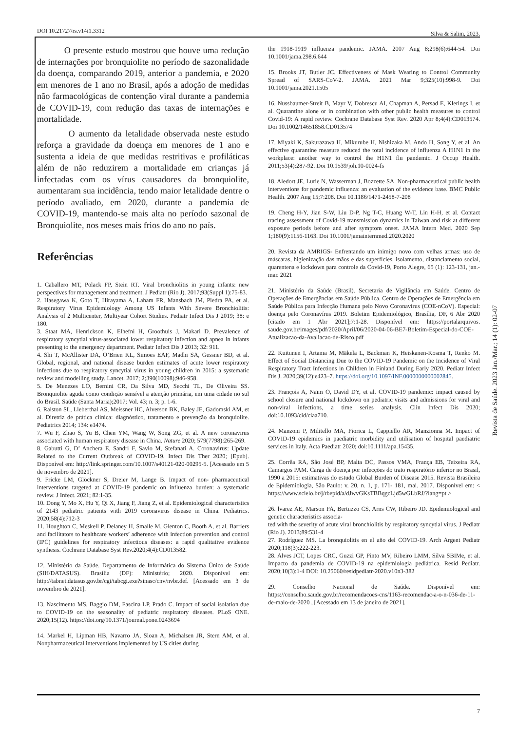DOI 10.21727/rs.v14i1.3312 Silva & Salim, 2023.
O presente estudo mostrou que houve uma redução de internações por bronquiolite no período de sazonalidade da doença, comparando 2019, anterior a pandemia, e 2020 em menores de 1 ano no Brasil, após a adoção de medidas não farmacológicas de contenção viral durante a pandemia de COVID-19, com redução das taxas de internações e mortalidade.
O aumento da letalidade observada neste estudo reforça a gravidade da doença em menores de 1 ano e sustenta a ideia de que medidas restritivas e profiláticas além de não reduzirem a mortalidade em crianças já infectadas com os vírus causadores da bronquiolite, aumentaram sua incidência, tendo maior letalidade dentre o período avaliado, em 2020, durante a pandemia de COVID-19, mantendo-se mais alta no período sazonal de Bronquiolite, nos meses mais frios do ano no país.
Referências
1. Caballero MT, Polack FP, Stein RT. Viral bronchiolitis in young infants: new perspectives for management and treatment. J Pediatr (Rio J). 2017;93(Suppl 1):75-83.
2. Hasegawa K, Goto T, Hirayama A, Laham FR, Mansbach JM, Piedra PA, et al. Respiratory Virus Epidemiology Among US Infants With Severe Bronchiolitis: Analysis of 2 Multicenter, Multiyear Cohort Studies. Pediatr Infect Dis J 2019; 38: e 180.
3. Staat MA, Henrickson K, Elhefni H, Groothuis J, Makari D. Prevalence of respiratory syncytial virus-associated lower respiratory infection and apnea in infants presenting to the emergency department. Pediatr Infect Dis J 2013; 32: 911.
4. Shi T, McAllister DA, O’Brien KL, Simoes EAF, Madhi SA, Gessner BD, et al. Global, regional, and national disease burden estimates of acute lower respiratory infections due to respiratory syncytial virus in young children in 2015: a systematic review and modelling study. Lancet. 2017; 2;390(10098);946-958.
5. De Menezes LO, Bernini CR, Da Silva MD, Secchi TL, De Oliveira SS. Bronquiolite aguda como condição sensível a atenção primária, em uma cidade no sul do Brasil. Saúde (Santa Maria);2017; Vol. 43; n. 3; p. 1-6.
6. Ralston SL, Lieberthal AS, Meissner HC, Alverson BK, Baley JE, Gadomski AM, et al. Diretriz de prática clínica: diagnóstico, tratamento e prevenção da bronquiolite. Pediatrics 2014; 134: e1474.
7. Wu F, Zhao S, Yu B, Chen YM, Wang W, Song ZG, et al. A new coronavirus associated with human respiratory disease in China. Nature 2020; 579(7798):265-269.
8. Gabutti G, D’ Anchera E, Sandri F, Savio M, Stefanati A. Coronavirus: Update Related to the Current Outbreak of COVID-19. Infect Dis Ther 2020; [Epub]. Disponível em: http://link.springer.com/10.1007/s40121-020-00295-5. [Acessado em 5 de novembro de 2021].
9. Fricke LM, Glöckner S, Dreier M, Lange B. Impact of non- pharmaceutical interventions targeted at COVID-19 pandemic on influenza burden: a systematic review. J Infect. 2021; 82:1-35.
10. Dong Y, Mo X, Hu Y, Qi X, Jiang F, Jiang Z, et al. Epidemiological characteristics of 2143 pediatric patients with 2019 coronavirus disease in China. Pediatrics. 2020;58(4):712-3
11. Houghton C, Meskell P, Delaney H, Smalle M, Glenton C, Booth A, et al. Barriers and facilitators to healthcare workers’ adherence with infection prevention and control (IPC) guidelines for respiratory infectious diseases: a rapid qualitative evidence synthesis. Cochrane Database Syst Rev.2020;4(4):CD013582.
12. Ministério da Saúde. Departamento de Informática do Sistema Único de Saúde (SIH/DATASUS). Brasília (DF): Ministério; 2020. Disponível em: http://tabnet.datasus.gov.br/cgi/tabcgi.exe?sinasc/cnv/nvbr.def. [Acessado em 3 de novembro de 2021].
13. Nascimento MS, Baggio DM, Fascina LP, Prado C. Impact of social isolation due to COVID-19 on the seasonality of pediatric respiratory diseases. PLoS ONE. 2020;15(12). https://doi.org/10.1371/journal.pone.0243694
14. Markel H, Lipman HB, Navarro JA, Sloan A, Michalsen JR, Stern AM, et al. Nonpharmaceutical interventions implemented by US cities during
the 1918-1919 influenza pandemic. JAMA. 2007 Aug 8;298(6):644-54. Doi 10.1001/jama.298.6.644
15. Brooks JT, Butler JC. Effectiveness of Mask Wearing to Control Community Spread of SARS-CoV-2. JAMA. 2021 Mar 9;325(10):998-9. Doi 10.1001/jama.2021.1505
16. Nussbaumer-Streit B, Mayr V, Dobrescu AI, Chapman A, Persad E, Klerings I, et al. Quarantine alone or in combination with other public health measures to control Covid-19: A rapid review. Cochrane Database Syst Rev. 2020 Apr 8;4(4):CD013574. Doi 10.1002/14651858.CD013574
17. Miyaki K, Sakurazawa H, Mikurube H, Nishizaka M, Ando H, Song Y, et al. An effective quarantine measure reduced the total incidence of influenza A H1N1 in the workplace: another way to control the H1N1 flu pandemic. J Occup Health. 2011;53(4):287-92. Doi 10.1539/joh.10-0024-fs
18. Aledort JE, Lurie N, Wasserman J, Bozzette SA. Non-pharmaceutical public health interventions for pandemic influenza: an evaluation of the evidence base. BMC Public Health. 2007 Aug 15;7:208. Doi 10.1186/1471-2458-7-208
19. Cheng H-Y, Jian S-W, Liu D-P, Ng T-C, Huang W-T, Lin H-H, et al. Contact tracing assessment of Covid-19 transmission dynamics in Taiwan and risk at different exposure periods before and after symptom onset. JAMA Intern Med. 2020 Sep 1;180(9):1156-1163. Doi 10.1001/jamainternmed.2020.2020
20. Revista da AMRIGS- Enfrentando um inimigo novo com velhas armas: uso de máscaras, higienização das mãos e das superfícies, isolamento, distanciamento social, quarentena e lockdown para controle da Covid-19, Porto Alegre, 65 (1): 123-131, jan.-mar. 2021
21. Ministério da Saúde (Brasil). Secretaria de Vigilância em Saúde. Centro de Operações de Emergências em Saúde Pública. Centro de Operações de Emergência em Saúde Pública para Infecção Humana pelo Novo Coronavírus (COE-nCoV). Especial: doença pelo Coronavírus 2019. Boletim Epidemiológico, Brasília, DF, 6 Abr 2020 [citado em 1 Abr 2021];7:1-28. Disponível em: https://portalarquivos. saude.gov.br/images/pdf/2020/April/06/2020-04-06-BE7-Boletim-Especial-do-COE-Atualizacao-da-Avaliacao-de-Risco.pdf
22. Kuitunen I, Artama M, Mäkelä L, Backman K, Heiskanen-Kosma T, Renko M. Effect of Social Distancing Due to the COVID-19 Pandemic on the Incidence of Viral Respiratory Tract Infections in Children in Finland During Early 2020. Pediatr Infect Dis J. 2020;39(12):e423–7. https://doi.org/10.1097/INF.0000000000002845.
23. François A, Naïm O, David DY, et al. COVID-19 pandemic: impact caused by school closure and national lockdown on pediatric visits and admissions for viral and non-viral infections, a time series analysis. Clin Infect Dis 2020; doi:10.1093/cid/ciaa710.
24. Manzoni P, Militello MA, Fiorica L, Cappiello AR, Manzionna M. Impact of COVID-19 epidemics in paediatric morbidity and utilisation of hospital paediatric services in Italy. Acta Paediatr 2020; doi:10.1111/apa.15435.
25. Corrêa RA, São José BP, Malta DC, Passos VMA, França EB, Teixeira RA, Camargos PAM. Carga de doença por infecções do trato respiratório inferior no Brasil, 1990 a 2015: estimativas do estudo Global Burden of Disease 2015. Revista Brasileira de Epidemiologia, São Paulo: v. 20, n. 1, p. 171- 181, mai. 2017. Disponível em: < https://www.scielo.br/j/rbepid/a/dJwvGKsTBBqgcLjd5wGLbRJ/?lang=pt >
26. lvarez AE, Marson FA, Bertuzzo CS, Arns CW, Ribeiro JD. Epidemiological and genetic characteristics associa-
ted with the severity of acute viral bronchiolitis by respiratory syncytial virus. J Pediatr (Rio J). 2013;89:531-4
27. Rodríguez MS. La bronquiolitis en el año del COVID-19. Arch Argent Pediatr 2020;118(3):222-223.
28. Alves JCT, Lopes CRC, Guzzi GP, Pinto MV, Ribeiro LMM, Silva SBIMe, et al. Impacto da pandemia de COVID-19 na epidemiologia pediátrica. Resid Pediatr. 2020;10(3):1-4 DOI: 10.25060/residpediatr-2020.v10n3-382
29. Conselho Nacional de Saúde. Disponível em: https://conselho.saude.gov.br/recomendacoes-cns/1163-recomendac-a-o-n-036-de-11-de-maio-de-2020 , [Acessado em 13 de janeiro de 2021].
Revista de Saúde. 2023 Jan./Mar.; 14 (1): 02-07
7